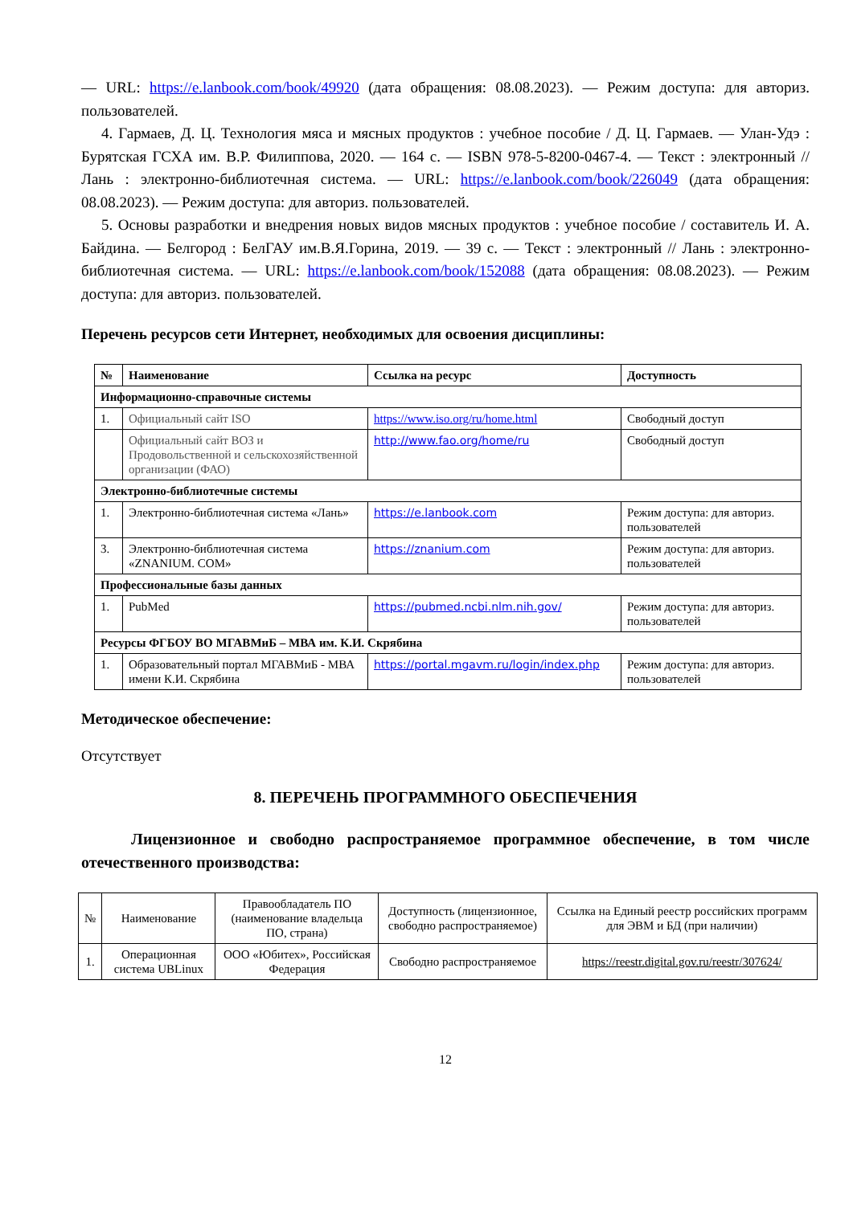— URL: https://e.lanbook.com/book/49920 (дата обращения: 08.08.2023). — Режим доступа: для авториз. пользователей.
4. Гармаев, Д. Ц. Технология мяса и мясных продуктов : учебное пособие / Д. Ц. Гармаев. — Улан-Удэ : Бурятская ГСХА им. В.Р. Филиппова, 2020. — 164 с. — ISBN 978-5-8200-0467-4. — Текст : электронный // Лань : электронно-библиотечная система. — URL: https://e.lanbook.com/book/226049 (дата обращения: 08.08.2023). — Режим доступа: для авториз. пользователей.
5. Основы разработки и внедрения новых видов мясных продуктов : учебное пособие / составитель И. А. Байдина. — Белгород : БелГАУ им.В.Я.Горина, 2019. — 39 с. — Текст : электронный // Лань : электронно-библиотечная система. — URL: https://e.lanbook.com/book/152088 (дата обращения: 08.08.2023). — Режим доступа: для авториз. пользователей.
Перечень ресурсов сети Интернет, необходимых для освоения дисциплины:
| № | Наименование | Ссылка на ресурс | Доступность |
| --- | --- | --- | --- |
| Информационно-справочные системы | | | |
| 1. | Официальный сайт ISO | https://www.iso.org/ru/home.html | Свободный доступ |
| | Официальный сайт ВОЗ и Продовольственной и сельскохозяйственной организации (ФАО) | http://www.fao.org/home/ru | Свободный доступ |
| Электронно-библиотечные системы | | | |
| 1. | Электронно-библиотечная система «Лань» | https://e.lanbook.com | Режим доступа: для авториз. пользователей |
| 3. | Электронно-библиотечная система «ZNANIUM. COM» | https://znanium.com | Режим доступа: для авториз. пользователей |
| Профессиональные базы данных | | | |
| 1. | PubMed | https://pubmed.ncbi.nlm.nih.gov/ | Режим доступа: для авториз. пользователей |
| Ресурсы ФГБОУ ВО МГАВМиБ – МВА им. К.И. Скрябина | | | |
| 1. | Образовательный портал МГАВМиБ - МВА имени К.И. Скрябина | https://portal.mgavm.ru/login/index.php | Режим доступа: для авториз. пользователей |
Методическое обеспечение:
Отсутствует
8. ПЕРЕЧЕНЬ ПРОГРАММНОГО ОБЕСПЕЧЕНИЯ
Лицензионное и свободно распространяемое программное обеспечение, в том числе отечественного производства:
| № | Наименование | Правообладатель ПО (наименование владельца ПО, страна) | Доступность (лицензионное, свободно распространяемое) | Ссылка на Единый реестр российских программ для ЭВМ и БД (при наличии) |
| 1. | Операционная система UBLinux | ООО «Юбитех», Российская Федерация | Свободно распространяемое | https://reestr.digital.gov.ru/reestr/307624/ |
12